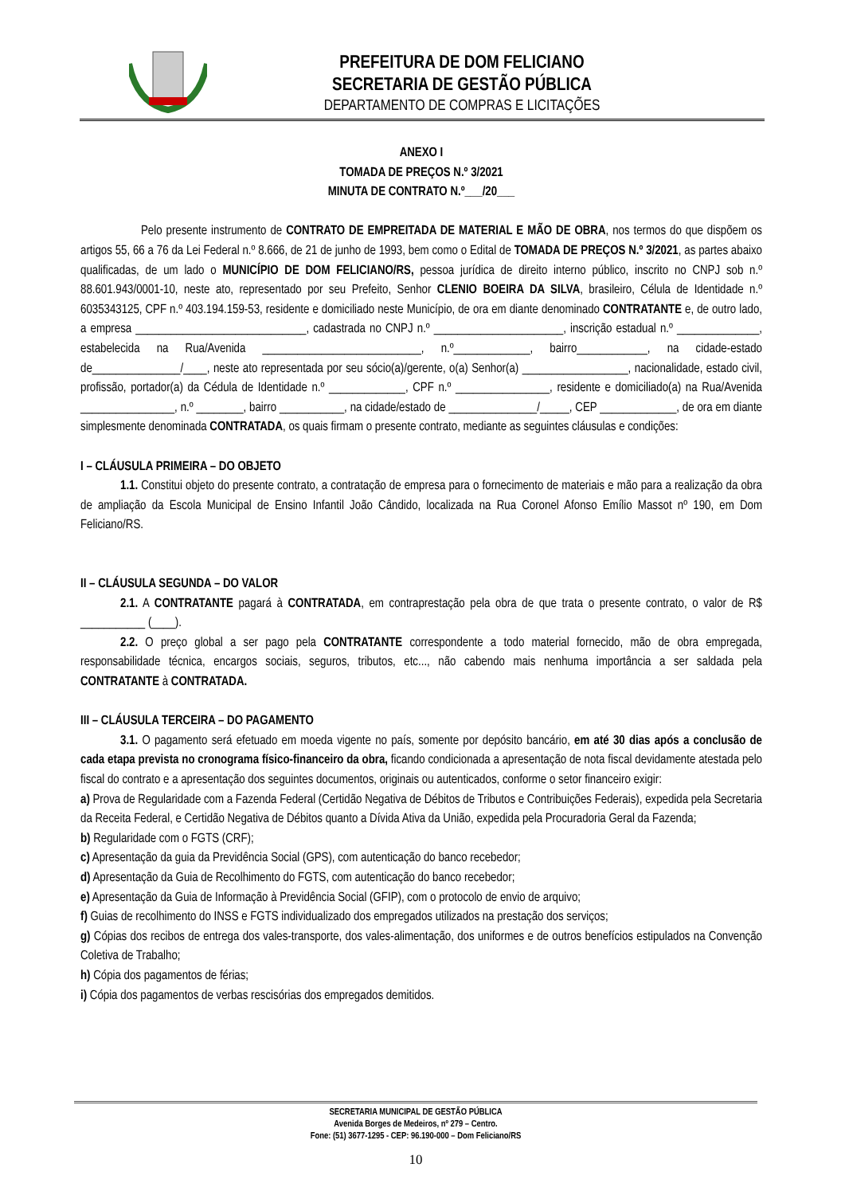PREFEITURA DE DOM FELICIANO
SECRETARIA DE GESTÃO PÚBLICA
DEPARTAMENTO DE COMPRAS E LICITAÇÕES
ANEXO I
TOMADA DE PREÇOS N.º 3/2021
MINUTA DE CONTRATO N.º___/20___
Pelo presente instrumento de CONTRATO DE EMPREITADA DE MATERIAL E MÃO DE OBRA, nos termos do que dispõem os artigos 55, 66 a 76 da Lei Federal n.º 8.666, de 21 de junho de 1993, bem como o Edital de TOMADA DE PREÇOS N.º 3/2021, as partes abaixo qualificadas, de um lado o MUNICÍPIO DE DOM FELICIANO/RS, pessoa jurídica de direito interno público, inscrito no CNPJ sob n.º 88.601.943/0001-10, neste ato, representado por seu Prefeito, Senhor CLENIO BOEIRA DA SILVA, brasileiro, Célula de Identidade n.º 6035343125, CPF n.º 403.194.159-53, residente e domiciliado neste Município, de ora em diante denominado CONTRATANTE e, de outro lado, a empresa _____________________________, cadastrada no CNPJ n.º ______________________, inscrição estadual n.º ______________, estabelecida na Rua/Avenida ___________________________, n.º_____________, bairro____________, na cidade-estado de_______________/____, neste ato representada por seu sócio(a)/gerente, o(a) Senhor(a) __________________, nacionalidade, estado civil, profissão, portador(a) da Cédula de Identidade n.º _____________, CPF n.º ________________, residente e domiciliado(a) na Rua/Avenida ________________, n.º ________, bairro ___________, na cidade/estado de _______________/_____, CEP _____________, de ora em diante simplesmente denominada CONTRATADA, os quais firmam o presente contrato, mediante as seguintes cláusulas e condições:
I – CLÁUSULA PRIMEIRA – DO OBJETO
1.1. Constitui objeto do presente contrato, a contratação de empresa para o fornecimento de materiais e mão para a realização da obra de ampliação da Escola Municipal de Ensino Infantil João Cândido, localizada na Rua Coronel Afonso Emílio Massot nº 190, em Dom Feliciano/RS.
II – CLÁUSULA SEGUNDA – DO VALOR
2.1. A CONTRATANTE pagará à CONTRATADA, em contraprestação pela obra de que trata o presente contrato, o valor de R$ ___________ (____).
2.2. O preço global a ser pago pela CONTRATANTE correspondente a todo material fornecido, mão de obra empregada, responsabilidade técnica, encargos sociais, seguros, tributos, etc..., não cabendo mais nenhuma importância a ser saldada pela CONTRATANTE à CONTRATADA.
III – CLÁUSULA TERCEIRA – DO PAGAMENTO
3.1. O pagamento será efetuado em moeda vigente no país, somente por depósito bancário, em até 30 dias após a conclusão de cada etapa prevista no cronograma físico-financeiro da obra, ficando condicionada a apresentação de nota fiscal devidamente atestada pelo fiscal do contrato e a apresentação dos seguintes documentos, originais ou autenticados, conforme o setor financeiro exigir:
a) Prova de Regularidade com a Fazenda Federal (Certidão Negativa de Débitos de Tributos e Contribuições Federais), expedida pela Secretaria da Receita Federal, e Certidão Negativa de Débitos quanto a Dívida Ativa da União, expedida pela Procuradoria Geral da Fazenda;
b) Regularidade com o FGTS (CRF);
c) Apresentação da guia da Previdência Social (GPS), com autenticação do banco recebedor;
d) Apresentação da Guia de Recolhimento do FGTS, com autenticação do banco recebedor;
e) Apresentação da Guia de Informação à Previdência Social (GFIP), com o protocolo de envio de arquivo;
f) Guias de recolhimento do INSS e FGTS individualizado dos empregados utilizados na prestação dos serviços;
g) Cópias dos recibos de entrega dos vales-transporte, dos vales-alimentação, dos uniformes e de outros benefícios estipulados na Convenção Coletiva de Trabalho;
h) Cópia dos pagamentos de férias;
i) Cópia dos pagamentos de verbas rescisórias dos empregados demitidos.
SECRETARIA MUNICIPAL DE GESTÃO PÚBLICA
Avenida Borges de Medeiros, nº 279 – Centro.
Fone: (51) 3677-1295 - CEP: 96.190-000 – Dom Feliciano/RS
10